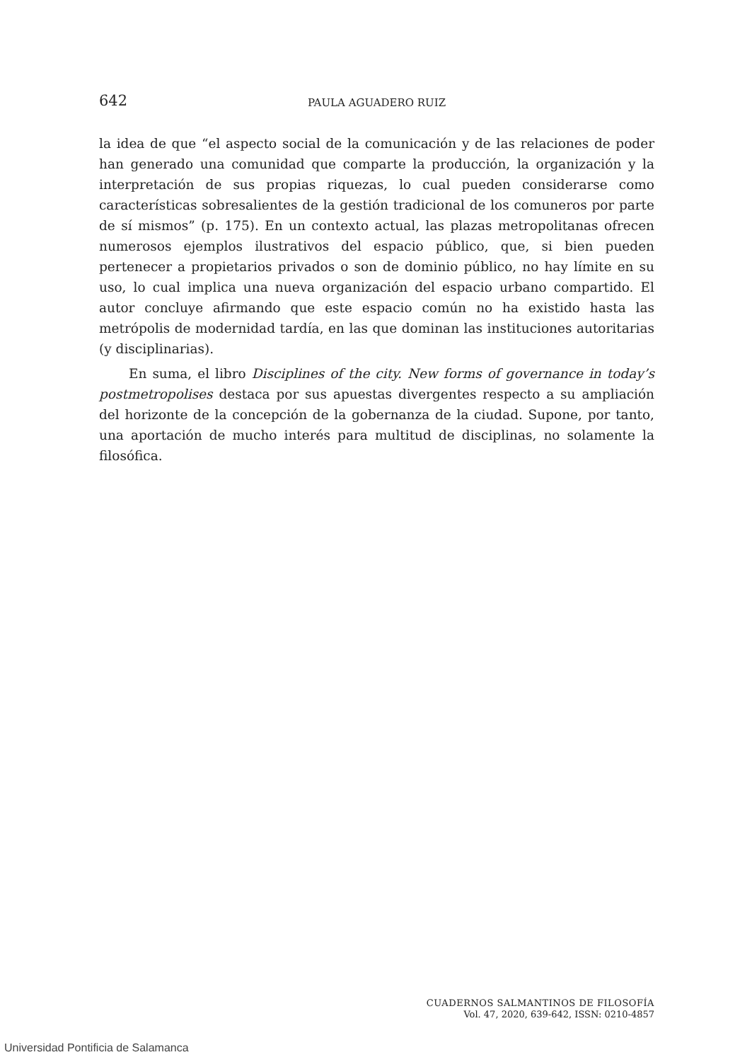642 PAULA AGUADERO RUIZ
la idea de que “el aspecto social de la comunicación y de las relaciones de poder han generado una comunidad que comparte la producción, la organización y la interpretación de sus propias riquezas, lo cual pueden considerarse como características sobresalientes de la gestión tradicional de los comuneros por parte de sí mismos” (p. 175). En un contexto actual, las plazas metropolitanas ofrecen numerosos ejemplos ilustrativos del espacio público, que, si bien pueden pertenecer a propietarios privados o son de dominio público, no hay límite en su uso, lo cual implica una nueva organización del espacio urbano compartido. El autor concluye afirmando que este espacio común no ha existido hasta las metrópolis de modernidad tardía, en las que dominan las instituciones autoritarias (y disciplinarias).
En suma, el libro Disciplines of the city. New forms of governance in today’s postmetropolises destaca por sus apuestas divergentes respecto a su ampliación del horizonte de la concepción de la gobernanza de la ciudad. Supone, por tanto, una aportación de mucho interés para multitud de disciplinas, no solamente la filosófica.
CUADERNOS SALMANTINOS DE FILOSOFÍA
Vol. 47, 2020, 639-642, ISSN: 0210-4857
Universidad Pontificia de Salamanca